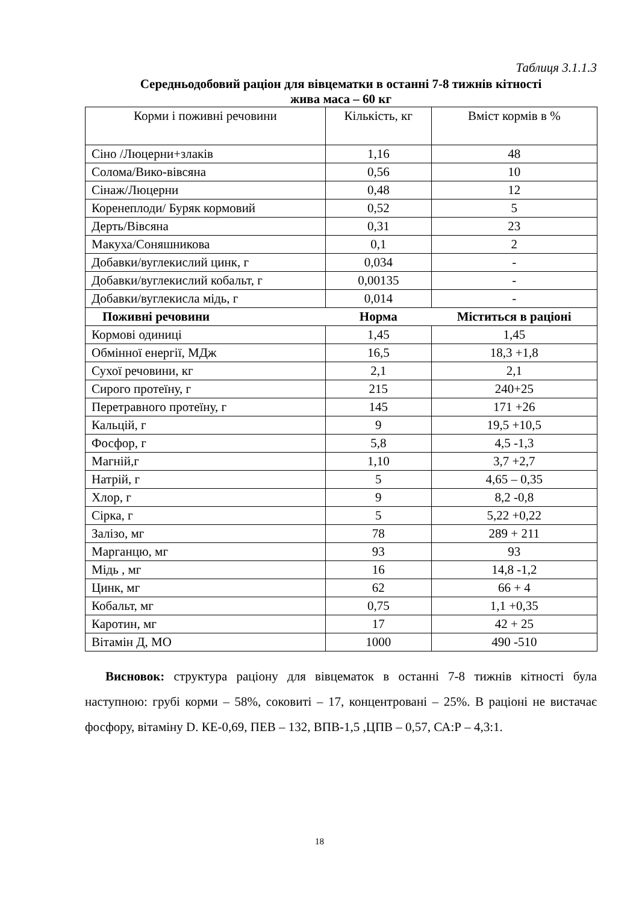Таблиця 3.1.1.3
Середньодобовий раціон для вівцематки в останні 7-8 тижнів кітності
жива маса – 60 кг
| Корми і поживні речовини | Кількість, кг | Вміст кормів в % |
| Сіно /Люцерни+злаків | 1,16 | 48 |
| Солома/Вико-вівсяна | 0,56 | 10 |
| Сінаж/Люцерни | 0,48 | 12 |
| Коренеплоди/ Буряк кормовий | 0,52 | 5 |
| Дерть/Вівсяна | 0,31 | 23 |
| Макуха/Соняшникова | 0,1 | 2 |
| Добавки/вуглекислий цинк, г | 0,034 | - |
| Добавки/вуглекислий кобальт, г | 0,00135 | - |
| Добавки/вуглекисла мідь, г | 0,014 | - |
| Поживні речовини | Норма | Міститься в раціоні |
| Кормові одиниці | 1,45 | 1,45 |
| Обмінної енергії, МДж | 16,5 | 18,3 +1,8 |
| Сухої речовини, кг | 2,1 | 2,1 |
| Сирого протеїну, г | 215 | 240+25 |
| Перетравного протеїну, г | 145 | 171 +26 |
| Кальцій, г | 9 | 19,5 +10,5 |
| Фосфор, г | 5,8 | 4,5 -1,3 |
| Магній,г | 1,10 | 3,7 +2,7 |
| Натрій, г | 5 | 4,65 – 0,35 |
| Хлор, г | 9 | 8,2 -0,8 |
| Сірка, г | 5 | 5,22 +0,22 |
| Залізо, мг | 78 | 289 + 211 |
| Марганцю, мг | 93 | 93 |
| Мідь , мг | 16 | 14,8 -1,2 |
| Цинк, мг | 62 | 66 + 4 |
| Кобальт, мг | 0,75 | 1,1 +0,35 |
| Каротин, мг | 17 | 42 + 25 |
| Вітамін Д, МО | 1000 | 490 -510 |
Висновок: структура раціону для вівцематок в останні 7-8 тижнів кітності була наступною: грубі корми – 58%, соковиті – 17, концентровані – 25%. В раціоні не вистачає фосфору, вітаміну D. КЕ-0,69, ПЕВ – 132, ВПВ-1,5 ,ЦПВ – 0,57, СА:Р – 4,3:1.
18